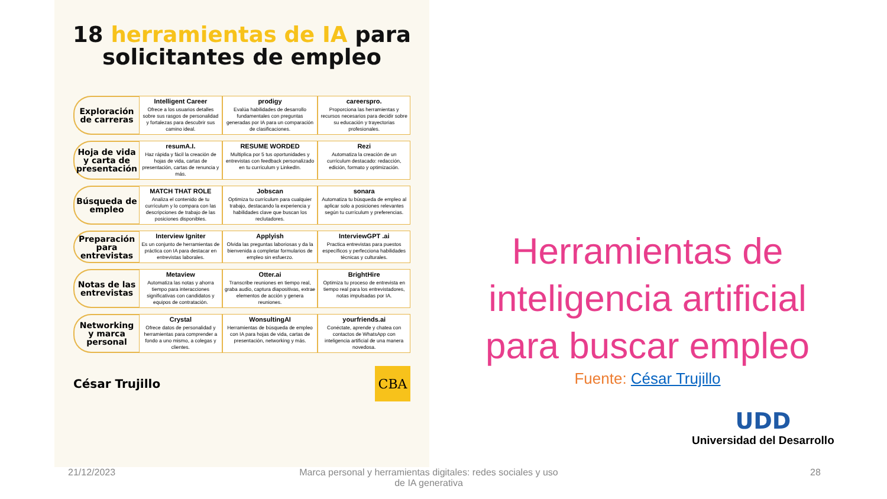18 herramientas de IA para
solicitantes de empleo
| Exploración de carreras | Intelligent Career Ofrece a los usuarios detalles sobre sus rasgos de personalidad y fortalezas para descubrir sus camino ideal. | prodigy Evalúa habilidades de desarrollo fundamentales con preguntas generadas por IA para un comparación de clasificaciones. | careerspro. Proporciona las herramientas y recursos necesarios para decidir sobre su educación y trayectorias profesionales. |
| Hoja de vida y carta de presentación | resumA.I. Haz rápida y fácil la creación de hojas de vida, cartas de presentación, cartas de renuncia y más. | RESUME WORDED Multiplica por 5 tus oportunidades y entrevistas con feedback personalizado en tu currículum y LinkedIn. | Rezi Automatiza la creación de un currículum destacado: redacción, edición, formato y optimización. |
| Búsqueda de empleo | MATCH THAT ROLE Analiza el contenido de tu currículum y lo compara con las descripciones de trabajo de las posiciones disponibles. | Jobscan Optimiza tu currículum para cualquier trabajo, destacando la experiencia y habilidades clave que buscan los reclutadores. | sonara Automatiza tu búsqueda de empleo al aplicar solo a posiciones relevantes según tu currículum y preferencias. |
| Preparación para entrevistas | Interview Igniter Es un conjunto de herramientas de práctica con IA para destacar en entrevistas laborales. | Applyish Olvida las preguntas laboriosas y da la bienvenida a completar formularios de empleo sin esfuerzo. | InterviewGPT .ai Practica entrevistas para puestos específicos y perfecciona habilidades técnicas y culturales. |
| Notas de las entrevistas | Metaview Automatiza las notas y ahorra tiempo para interacciones significativas con candidatos y equipos de contratación. | Otter.ai Transcribe reuniones en tiempo real, graba audio, captura diapositivas, extrae elementos de acción y genera reuniones. | BrightHire Optimiza tu proceso de entrevista en tiempo real para los entrevistadores, notas impulsadas por IA. |
| Networking y marca personal | Crystal Ofrece datos de personalidad y herramientas para comprender a fondo a uno mismo, a colegas y clientes. | WonsultingAI Herramientas de búsqueda de empleo con IA para hojas de vida, cartas de presentación, networking y más. | yourfriends.ai Conéctate, aprende y chatea con contactos de WhatsApp con inteligencia artificial de una manera novedosa. |
César Trujillo CBA
Herramientas de inteligencia artificial para buscar empleo
Fuente: César Trujillo
UDD
Universidad del Desarrollo
21/12/2023
Marca personal y herramientas digitales: redes sociales y uso de IA generativa
28